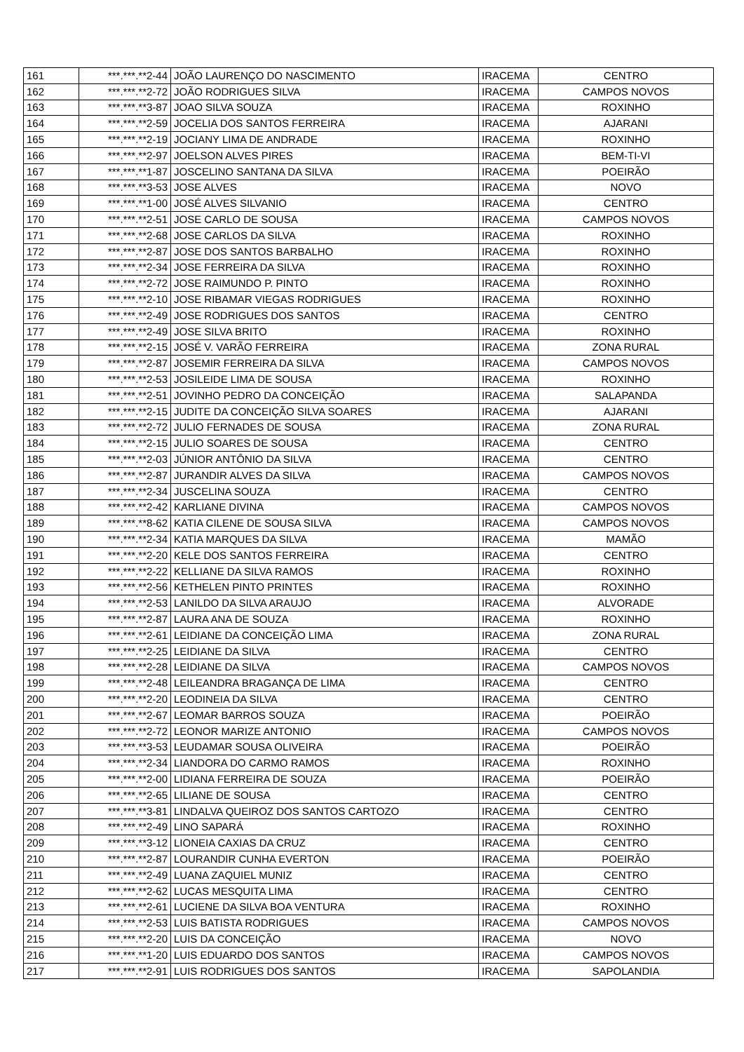| 161 | ***.***.**2-44 | JOÃO LAURENÇO DO NASCIMENTO | IRACEMA | CENTRO |
| 162 | ***.***.**2-72 | JOÃO RODRIGUES SILVA | IRACEMA | CAMPOS NOVOS |
| 163 | ***.***.**3-87 | JOAO SILVA SOUZA | IRACEMA | ROXINHO |
| 164 | ***.***.**2-59 | JOCELIA DOS SANTOS FERREIRA | IRACEMA | AJARANI |
| 165 | ***.***.**2-19 | JOCIANY LIMA DE ANDRADE | IRACEMA | ROXINHO |
| 166 | ***.***.**2-97 | JOELSON ALVES PIRES | IRACEMA | BEM-TI-VI |
| 167 | ***.***.**1-87 | JOSCELINO SANTANA DA SILVA | IRACEMA | POEIRÃO |
| 168 | ***.***.**3-53 | JOSE ALVES | IRACEMA | NOVO |
| 169 | ***.***.**1-00 | JOSÉ ALVES SILVANIO | IRACEMA | CENTRO |
| 170 | ***.***.**2-51 | JOSE CARLO DE SOUSA | IRACEMA | CAMPOS NOVOS |
| 171 | ***.***.**2-68 | JOSE CARLOS DA SILVA | IRACEMA | ROXINHO |
| 172 | ***.***.**2-87 | JOSE DOS SANTOS BARBALHO | IRACEMA | ROXINHO |
| 173 | ***.***.**2-34 | JOSE FERREIRA DA SILVA | IRACEMA | ROXINHO |
| 174 | ***.***.**2-72 | JOSE RAIMUNDO P. PINTO | IRACEMA | ROXINHO |
| 175 | ***.***.**2-10 | JOSE RIBAMAR VIEGAS RODRIGUES | IRACEMA | ROXINHO |
| 176 | ***.***.**2-49 | JOSE RODRIGUES DOS SANTOS | IRACEMA | CENTRO |
| 177 | ***.***.**2-49 | JOSE SILVA BRITO | IRACEMA | ROXINHO |
| 178 | ***.***.**2-15 | JOSÉ V. VARÃO FERREIRA | IRACEMA | ZONA RURAL |
| 179 | ***.***.**2-87 | JOSEMIR FERREIRA DA SILVA | IRACEMA | CAMPOS NOVOS |
| 180 | ***.***.**2-53 | JOSILEIDE LIMA DE SOUSA | IRACEMA | ROXINHO |
| 181 | ***.***.**2-51 | JOVINHO PEDRO DA CONCEIÇÃO | IRACEMA | SALAPANDA |
| 182 | ***.***.**2-15 | JUDITE DA CONCEIÇÃO SILVA SOARES | IRACEMA | AJARANI |
| 183 | ***.***.**2-72 | JULIO FERNADES DE SOUSA | IRACEMA | ZONA RURAL |
| 184 | ***.***.**2-15 | JULIO SOARES DE SOUSA | IRACEMA | CENTRO |
| 185 | ***.***.**2-03 | JÚNIOR ANTÔNIO DA SILVA | IRACEMA | CENTRO |
| 186 | ***.***.**2-87 | JURANDIR ALVES DA SILVA | IRACEMA | CAMPOS NOVOS |
| 187 | ***.***.**2-34 | JUSCELINA SOUZA | IRACEMA | CENTRO |
| 188 | ***.***.**2-42 | KARLIANE DIVINA | IRACEMA | CAMPOS NOVOS |
| 189 | ***.***.**8-62 | KATIA CILENE DE SOUSA SILVA | IRACEMA | CAMPOS NOVOS |
| 190 | ***.***.**2-34 | KATIA MARQUES DA SILVA | IRACEMA | MAMÃO |
| 191 | ***.***.**2-20 | KELE DOS SANTOS FERREIRA | IRACEMA | CENTRO |
| 192 | ***.***.**2-22 | KELLIANE DA SILVA RAMOS | IRACEMA | ROXINHO |
| 193 | ***.***.**2-56 | KETHELEN PINTO PRINTES | IRACEMA | ROXINHO |
| 194 | ***.***.**2-53 | LANILDO DA SILVA ARAUJO | IRACEMA | ALVORADE |
| 195 | ***.***.**2-87 | LAURA ANA DE SOUZA | IRACEMA | ROXINHO |
| 196 | ***.***.**2-61 | LEIDIANE DA CONCEIÇÃO LIMA | IRACEMA | ZONA RURAL |
| 197 | ***.***.**2-25 | LEIDIANE DA SILVA | IRACEMA | CENTRO |
| 198 | ***.***.**2-28 | LEIDIANE DA SILVA | IRACEMA | CAMPOS NOVOS |
| 199 | ***.***.**2-48 | LEILEANDRA BRAGANÇA DE LIMA | IRACEMA | CENTRO |
| 200 | ***.***.**2-20 | LEODINEIA DA SILVA | IRACEMA | CENTRO |
| 201 | ***.***.**2-67 | LEOMAR BARROS SOUZA | IRACEMA | POEIRÃO |
| 202 | ***.***.**2-72 | LEONOR MARIZE ANTONIO | IRACEMA | CAMPOS NOVOS |
| 203 | ***.***.**3-53 | LEUDAMAR SOUSA OLIVEIRA | IRACEMA | POEIRÃO |
| 204 | ***.***.**2-34 | LIANDORA DO CARMO RAMOS | IRACEMA | ROXINHO |
| 205 | ***.***.**2-00 | LIDIANA FERREIRA DE SOUZA | IRACEMA | POEIRÃO |
| 206 | ***.***.**2-65 | LILIANE DE SOUSA | IRACEMA | CENTRO |
| 207 | ***.***.**3-81 | LINDALVA QUEIROZ DOS SANTOS CARTOZO | IRACEMA | CENTRO |
| 208 | ***.***.**2-49 | LINO SAPARÁ | IRACEMA | ROXINHO |
| 209 | ***.***.**3-12 | LIONEIA CAXIAS DA CRUZ | IRACEMA | CENTRO |
| 210 | ***.***.**2-87 | LOURANDIR CUNHA EVERTON | IRACEMA | POEIRÃO |
| 211 | ***.***.**2-49 | LUANA ZAQUIEL MUNIZ | IRACEMA | CENTRO |
| 212 | ***.***.**2-62 | LUCAS MESQUITA LIMA | IRACEMA | CENTRO |
| 213 | ***.***.**2-61 | LUCIENE DA SILVA BOA VENTURA | IRACEMA | ROXINHO |
| 214 | ***.***.**2-53 | LUIS BATISTA RODRIGUES | IRACEMA | CAMPOS NOVOS |
| 215 | ***.***.**2-20 | LUIS DA CONCEIÇÃO | IRACEMA | NOVO |
| 216 | ***.***.**1-20 | LUIS EDUARDO DOS SANTOS | IRACEMA | CAMPOS NOVOS |
| 217 | ***.***.**2-91 | LUIS RODRIGUES DOS SANTOS | IRACEMA | SAPOLANDIA |